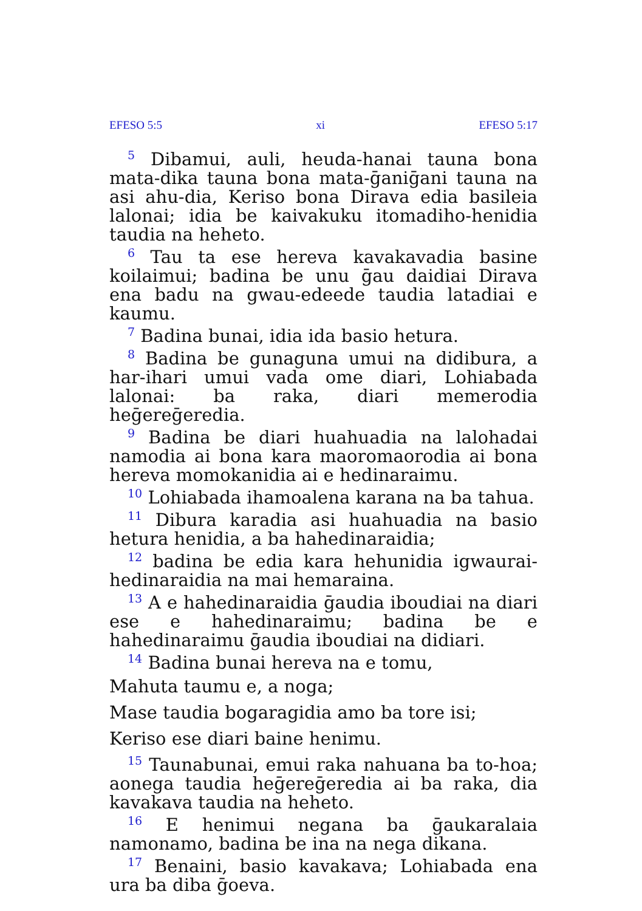EFESO 5:5 xi EFESO 5:17
<sup>5</sup> Dibamui, auli, heuda-hanai tauna bona mata-dika tauna bona mata-ḡaniḡani tauna na asi ahu-dia, Keriso bona Dirava edia basileia lalonai; idia be kaivakuku itomadiho-henidia taudia na heheto.
<sup>6</sup> Tau ta ese hereva kavakavadia basine koilaimui; badina be unu ḡau daidiai Dirava ena badu na gwau-edeede taudia latadiai e kaumu.
<sup>7</sup> Badina bunai, idia ida basio hetura.
<sup>8</sup> Badina be gunaguna umui na didibura, a har-ihari umui vada ome diari, Lohiabada lalonai: ba raka, diari memerodia heḡereḡeredia.
<sup>9</sup> Badina be diari huahuadia na lalohadai namodia ai bona kara maoromaorodia ai bona hereva momokanidia ai e hedinaraimu.
<sup>10</sup> Lohiabada ihamoalena karana na ba tahua.
<sup>11</sup> Dibura karadia asi huahuadia na basio hetura henidia, a ba hahedinaraidia;
<sup>12</sup> badina be edia kara hehunidia igwaurai-hedinaraidia na mai hemaraina.
<sup>13</sup> A e hahedinaraidia ḡaudia iboudiai na diari ese e hahedinaraimu; badina be e hahedinaraimu ḡaudia iboudiai na didiari.
<sup>14</sup> Badina bunai hereva na e tomu,
Mahuta taumu e, a noga;
Mase taudia bogaragidia amo ba tore isi;
Keriso ese diari baine henimu.
<sup>15</sup> Taunabunai, emui raka nahuana ba to-hoa; aonega taudia heḡereḡeredia ai ba raka, dia kavakava taudia na heheto.
<sup>16</sup> E henimui negana ba ḡaukaralaia namonamo, badina be ina na nega dikana.
<sup>17</sup> Benaini, basio kavakava; Lohiabada ena ura ba diba ḡoeva.